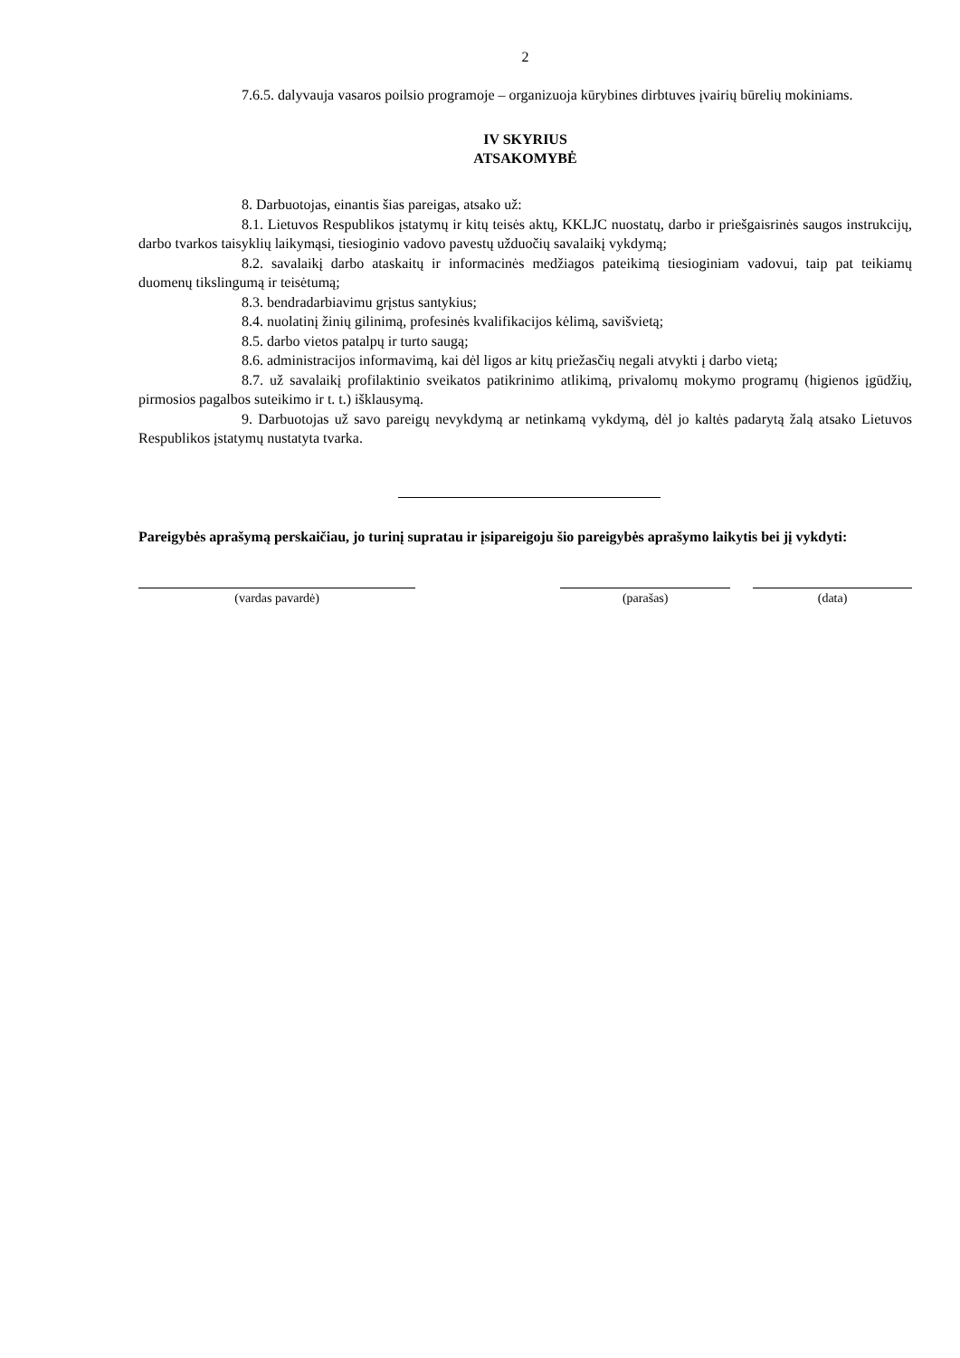2
7.6.5. dalyvauja vasaros poilsio programoje – organizuoja kūrybines dirbtuves įvairių būrelių mokiniams.
IV SKYRIUS
ATSAKOMYBĖ
8. Darbuotojas, einantis šias pareigas, atsako už:
8.1. Lietuvos Respublikos įstatymų ir kitų teisės aktų, KKLJC nuostatų, darbo ir priešgaisrinės saugos instrukcijų, darbo tvarkos taisyklių laikymąsi, tiesioginio vadovo pavestų užduočių savalaikį vykdymą;
8.2. savalaikį darbo ataskaitų ir informacinės medžiagos pateikimą tiesioginiam vadovui, taip pat teikiamų duomenų tikslingumą ir teisėtumą;
8.3. bendradarbiavimu grįstus santykius;
8.4. nuolatinį žinių gilinimą, profesinės kvalifikacijos kėlimą, savišvietą;
8.5. darbo vietos patalpų ir turto saugą;
8.6. administracijos informavimą, kai dėl ligos ar kitų priežasčių negali atvykti į darbo vietą;
8.7. už savalaikį profilaktinio sveikatos patikrinimo atlikimą, privalomų mokymo programų (higienos įgūdžių, pirmosios pagalbos suteikimo ir t. t.) išklausymą.
9. Darbuotojas už savo pareigų nevykdymą ar netinkamą vykdymą, dėl jo kaltės padarytą žalą atsako Lietuvos Respublikos įstatymų nustatyta tvarka.
Pareigybės aprašymą perskaičiau, jo turinį supratau ir įsipareigoju šio pareigybės aprašymo laikytis bei jį vykdyti:
(vardas pavardė) (parašas) (data)